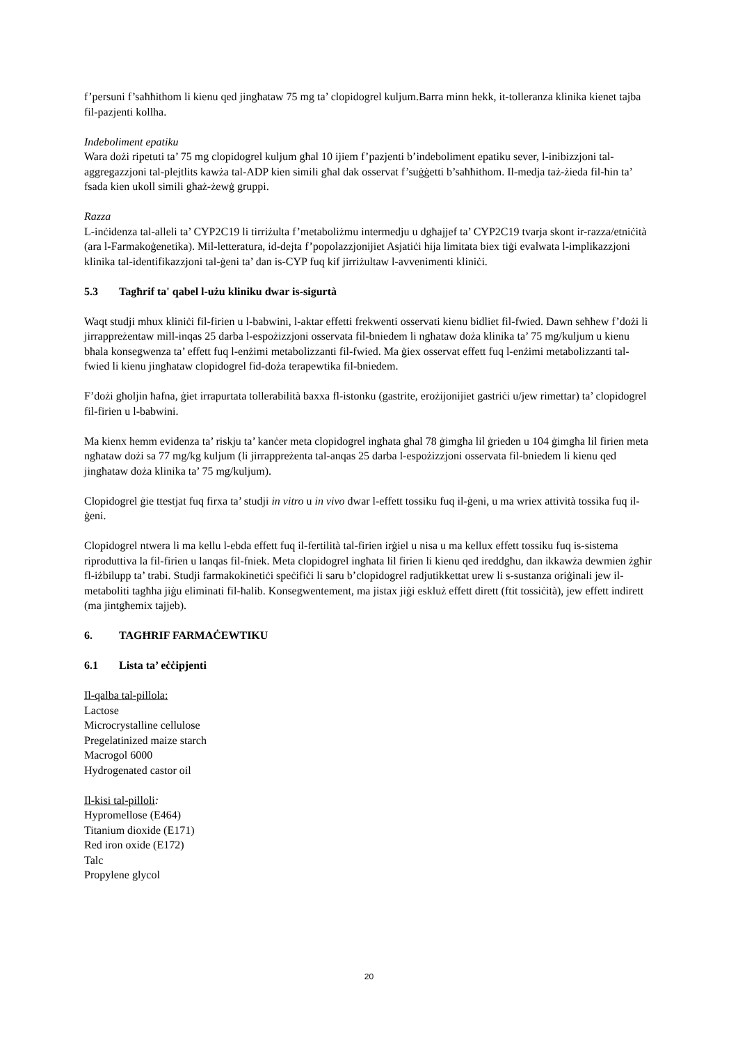f’persuni f’saħħithom li kienu qed jingħataw 75 mg ta’ clopidogrel kuljum.Barra minn hekk, it-tolleranza klinika kienet tajba fil-pazjenti kollha.
Indeboliment epatiku
Wara dożi ripetuti ta’ 75 mg clopidogrel kuljum għal 10 ijiem f’pazjenti b’indeboliment epatiku sever, l-inibizzjoni tal-aggregazzjoni tal-plejtlits kawża tal-ADP kien simili għal dak osservat f’suġġetti b’saħħithom. Il-medja taż-żieda fil-ħin ta’ fsada kien ukoll simili għaż-żewġ gruppi.
Razza
L-inċidenza tal-alleli ta’ CYP2C19 li tirriżulta f’metaboliżmu intermedju u dgħajjef ta’ CYP2C19 tvarja skont ir-razza/etniċità (ara l-Farmakoġenetika). Mil-letteratura, id-dejta f’popolazzjonijiet Asjatiċi hija limitata biex tiġi evalwata l-implikazzjoni klinika tal-identifikazzjoni tal-ġeni ta’ dan is-CYP fuq kif jirriżultaw l-avvenimenti kliniċi.
5.3 Tagħrif ta' qabel l-użu kliniku dwar is-sigurtà
Waqt studji mhux kliniċi fil-firien u l-babwini, l-aktar effetti frekwenti osservati kienu bidliet fil-fwied. Dawn seħħew f’dożi li jirrappreżentaw mill-inqas 25 darba l-espożizzjoni osservata fil-bniedem li ngħataw doża klinika ta’ 75 mg/kuljum u kienu bħala konsegwenza ta’ effett fuq l-enżimi metabolizzanti fil-fwied. Ma ġiex osservat effett fuq l-enżimi metabolizzanti tal-fwied li kienu jingħataw clopidogrel fid-doża terapewtika fil-bniedem.
F’dożi għoljin ħafna, ġiet irrapurtata tollerabilità baxxa fl-istonku (gastrite, erożijonijiet gastriċi u/jew rimettar) ta’ clopidogrel fil-firien u l-babwini.
Ma kienx hemm evidenza ta’ riskju ta’ kanċer meta clopidogrel ingħata għal 78 ġimgħa lil ġrieden u 104 ġimgħa lil firien meta ngħataw dożi sa 77 mg/kg kuljum (li jirrappreżenta tal-anqas 25 darba l-espożizzjoni osservata fil-bniedem li kienu qed jingħataw doża klinika ta’ 75 mg/kuljum).
Clopidogrel ġie ttestjat fuq firxa ta’ studji in vitro u in vivo dwar l-effett tossiku fuq il-ġeni, u ma wriex attività tossika fuq il-ġeni.
Clopidogrel ntwera li ma kellu l-ebda effett fuq il-fertilità tal-firien irġiel u nisa u ma kellux effett tossiku fuq is-sistema riproduttiva la fil-firien u lanqas fil-fniek. Meta clopidogrel ingħata lil firien li kienu qed ireddgħu, dan ikkawża dewmien żgħir fl-iżbilupp ta’ trabi. Studji farmakokinetiċi speċifiċi li saru b’clopidogrel radjutikkettat urew li s-sustanza oriġinali jew il-metaboliti tagħha jiġu eliminati fil-ħalib. Konsegwentement, ma jistax jiġi eskluż effett dirett (ftit tossiċità), jew effett indirett (ma jintgħemix tajjeb).
6. TAGĦRIF FARMAĊEWTIKU
6.1 Lista ta’ eċċipjenti
Il-qalba tal-pillola:
Lactose
Microcrystalline cellulose
Pregelatinized maize starch
Macrogol 6000
Hydrogenated castor oil
Il-kisi tal-pilloli:
Hypromellose (E464)
Titanium dioxide (E171)
Red iron oxide (E172)
Talc
Propylene glycol
20